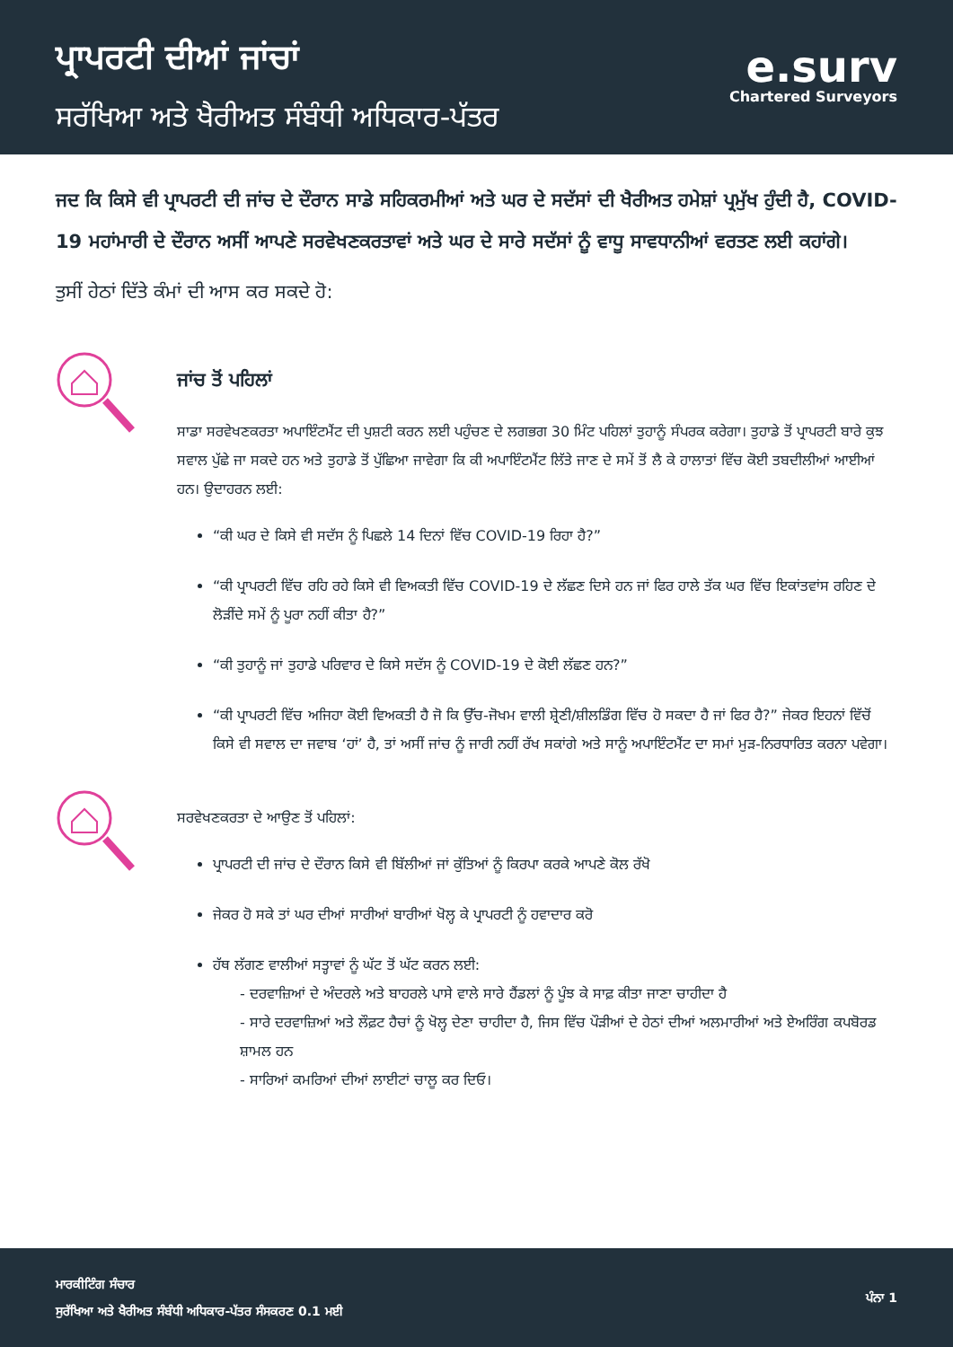ਪ੍ਰਾਪਰਟੀ ਦੀਆਂ ਜਾਂਚਾਂ
ਸਰੱਖਿਆ ਅਤੇ ਖੈਰੀਅਤ ਸੰਬੰਧੀ ਅਧਿਕਾਰ-ਪੱਤਰ
e.surv
Chartered Surveyors
ਜਦ ਕਿ ਕਿਸੇ ਵੀ ਪ੍ਰਾਪਰਟੀ ਦੀ ਜਾਂਚ ਦੇ ਦੌਰਾਨ ਸਾਡੇ ਸਹਿਕਰਮੀਆਂ ਅਤੇ ਘਰ ਦੇ ਸਦੱਸਾਂ ਦੀ ਖੈਰੀਅਤ ਹਮੇਸ਼ਾਂ ਪ੍ਰਮੁੱਖ ਹੁੰਦੀ ਹੈ, COVID-19 ਮਹਾਂਮਾਰੀ ਦੇ ਦੌਰਾਨ ਅਸੀਂ ਆਪਣੇ ਸਰਵੇਖਣਕਰਤਾਵਾਂ ਅਤੇ ਘਰ ਦੇ ਸਾਰੇ ਸਦੱਸਾਂ ਨੂੰ ਵਾਧੂ ਸਾਵਧਾਨੀਆਂ ਵਰਤਣ ਲਈ ਕਹਾਂਗੇ।
ਤੁਸੀਂ ਹੇਠਾਂ ਦਿੱਤੇ ਕੰਮਾਂ ਦੀ ਆਸ ਕਰ ਸਕਦੇ ਹੋ:
ਜਾਂਚ ਤੋਂ ਪਹਿਲਾਂ
ਸਾਡਾ ਸਰਵੇਖਣਕਰਤਾ ਅਪਾਇੰਟਮੈਂਟ ਦੀ ਪੁਸ਼ਟੀ ਕਰਨ ਲਈ ਪਹੁੰਚਣ ਦੇ ਲਗਭਗ 30 ਮਿੰਟ ਪਹਿਲਾਂ ਤੁਹਾਨੂੰ ਸੰਪਰਕ ਕਰੇਗਾ। ਤੁਹਾਡੇ ਤੋਂ ਪ੍ਰਾਪਰਟੀ ਬਾਰੇ ਕੁਝ ਸਵਾਲ ਪੁੱਛੇ ਜਾ ਸਕਦੇ ਹਨ ਅਤੇ ਤੁਹਾਡੇ ਤੋਂ ਪੁੱਛਿਆ ਜਾਵੇਗਾ ਕਿ ਕੀ ਅਪਾਇੰਟਮੈਂਟ ਲਿੱਤੇ ਜਾਣ ਦੇ ਸਮੇਂ ਤੋਂ ਲੈ ਕੇ ਹਾਲਾਤਾਂ ਵਿੱਚ ਕੋਈ ਤਬਦੀਲੀਆਂ ਆਈਆਂ ਹਨ। ਉਦਾਹਰਨ ਲਈ:
“ਕੀ ਘਰ ਦੇ ਕਿਸੇ ਵੀ ਸਦੱਸ ਨੂੰ ਪਿਛਲੇ 14 ਦਿਨਾਂ ਵਿੱਚ COVID-19 ਰਿਹਾ ਹੈ?”
“ਕੀ ਪ੍ਰਾਪਰਟੀ ਵਿੱਚ ਰਹਿ ਰਹੇ ਕਿਸੇ ਵੀ ਵਿਅਕਤੀ ਵਿੱਚ COVID-19 ਦੇ ਲੱਛਣ ਦਿਸੇ ਹਨ ਜਾਂ ਫਿਰ ਹਾਲੇ ਤੱਕ ਘਰ ਵਿੱਚ ਇਕਾਂਤਵਾਂਸ ਰਹਿਣ ਦੇ ਲੋੜੀਂਦੇ ਸਮੇਂ ਨੂੰ ਪੂਰਾ ਨਹੀਂ ਕੀਤਾ ਹੈ?”
“ਕੀ ਤੁਹਾਨੂੰ ਜਾਂ ਤੁਹਾਡੇ ਪਰਿਵਾਰ ਦੇ ਕਿਸੇ ਸਦੱਸ ਨੂੰ COVID-19 ਦੇ ਕੋਈ ਲੱਛਣ ਹਨ?”
“ਕੀ ਪ੍ਰਾਪਰਟੀ ਵਿੱਚ ਅਜਿਹਾ ਕੋਈ ਵਿਅਕਤੀ ਹੈ ਜੋ ਕਿ ਉੱਚ-ਜੋਖਮ ਵਾਲੀ ਸ਼੍ਰੇਣੀ/ਸ਼ੀਲਡਿੰਗ ਵਿੱਚ ਹੋ ਸਕਦਾ ਹੈ ਜਾਂ ਫਿਰ ਹੈ?” ਜੇਕਰ ਇਹਨਾਂ ਵਿੱਚੋਂ ਕਿਸੇ ਵੀ ਸਵਾਲ ਦਾ ਜਵਾਬ ‘ਹਾਂ’ ਹੈ, ਤਾਂ ਅਸੀਂ ਜਾਂਚ ਨੂੰ ਜਾਰੀ ਨਹੀਂ ਰੱਖ ਸਕਾਂਗੇ ਅਤੇ ਸਾਨੂੰ ਅਪਾਇੰਟਮੈਂਟ ਦਾ ਸਮਾਂ ਮੁੜ-ਨਿਰਧਾਰਿਤ ਕਰਨਾ ਪਵੇਗਾ।
ਸਰਵੇਖਣਕਰਤਾ ਦੇ ਆਉਣ ਤੋਂ ਪਹਿਲਾਂ:
ਪ੍ਰਾਪਰਟੀ ਦੀ ਜਾਂਚ ਦੇ ਦੌਰਾਨ ਕਿਸੇ ਵੀ ਬਿੱਲੀਆਂ ਜਾਂ ਕੁੱਤਿਆਂ ਨੂੰ ਕਿਰਪਾ ਕਰਕੇ ਆਪਣੇ ਕੋਲ ਰੱਖੋ
ਜੇਕਰ ਹੋ ਸਕੇ ਤਾਂ ਘਰ ਦੀਆਂ ਸਾਰੀਆਂ ਬਾਰੀਆਂ ਖੋਲ੍ਹ ਕੇ ਪ੍ਰਾਪਰਟੀ ਨੂੰ ਹਵਾਦਾਰ ਕਰੋ
ਹੱਥ ਲੱਗਣ ਵਾਲੀਆਂ ਸਤ੍ਹਾਵਾਂ ਨੂੰ ਘੱਟ ਤੋਂ ਘੱਟ ਕਰਨ ਲਈ:
- ਦਰਵਾਜ਼ਿਆਂ ਦੇ ਅੰਦਰਲੇ ਅਤੇ ਬਾਹਰਲੇ ਪਾਸੇ ਵਾਲੇ ਸਾਰੇ ਹੈਂਡਲਾਂ ਨੂੰ ਪੂੰਝ ਕੇ ਸਾਫ਼ ਕੀਤਾ ਜਾਣਾ ਚਾਹੀਦਾ ਹੈ
- ਸਾਰੇ ਦਰਵਾਜ਼ਿਆਂ ਅਤੇ ਲੌਫ਼ਟ ਹੈਚਾਂ ਨੂੰ ਖੋਲ੍ਹ ਦੇਣਾ ਚਾਹੀਦਾ ਹੈ, ਜਿਸ ਵਿੱਚ ਪੌੜੀਆਂ ਦੇ ਹੇਠਾਂ ਦੀਆਂ ਅਲਮਾਰੀਆਂ ਅਤੇ ਏਅਰਿੰਗ ਕਪਬੋਰਡ ਸ਼ਾਮਲ ਹਨ
- ਸਾਰਿਆਂ ਕਮਰਿਆਂ ਦੀਆਂ ਲਾਈਟਾਂ ਚਾਲੂ ਕਰ ਦਿਓ।
ਮਾਰਕੀਟਿੰਗ ਸੰਚਾਰ
ਸੁਰੱਖਿਆ ਅਤੇ ਖੈਰੀਅਤ ਸੰਬੰਧੀ ਅਧਿਕਾਰ-ਪੱਤਰ ਸੰਸਕਰਣ 0.1 ਮਈ
ਪੰਨਾ 1